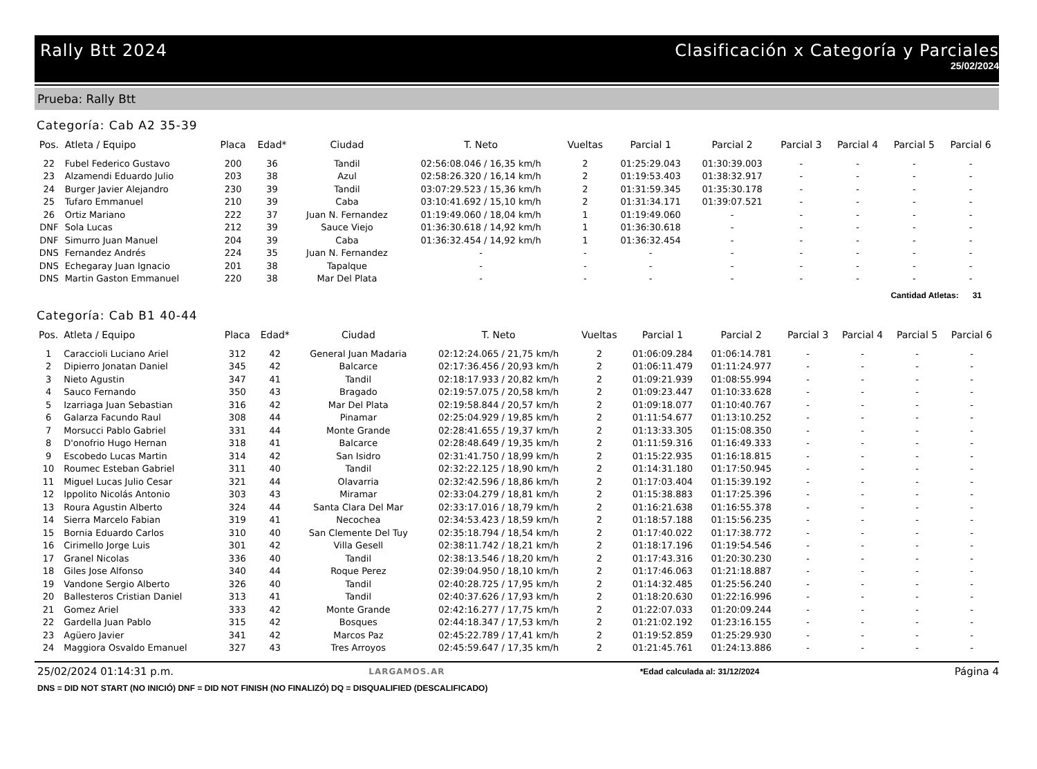Rally Btt 2024 Clasificación x Categoría y Parciales
25/02/2024
Prueba: Rally Btt
Categoría: Cab A2 35-39
| Pos. | Atleta / Equipo | Placa | Edad* | Ciudad | T. Neto | Vueltas | Parcial 1 | Parcial 2 | Parcial 3 | Parcial 4 | Parcial 5 | Parcial 6 |
| --- | --- | --- | --- | --- | --- | --- | --- | --- | --- | --- | --- | --- |
| 22 | Fubel Federico Gustavo | 200 | 36 | Tandil | 02:56:08.046 / 16,35 km/h | 2 | 01:25:29.043 | 01:30:39.003 | - | - | - | - |
| 23 | Alzamendi Eduardo Julio | 203 | 38 | Azul | 02:58:26.320 / 16,14 km/h | 2 | 01:19:53.403 | 01:38:32.917 | - | - | - | - |
| 24 | Burger Javier Alejandro | 230 | 39 | Tandil | 03:07:29.523 / 15,36 km/h | 2 | 01:31:59.345 | 01:35:30.178 | - | - | - | - |
| 25 | Tufaro Emmanuel | 210 | 39 | Caba | 03:10:41.692 / 15,10 km/h | 2 | 01:31:34.171 | 01:39:07.521 | - | - | - | - |
| 26 | Ortiz Mariano | 222 | 37 | Juan N. Fernandez | 01:19:49.060 / 18,04 km/h | 1 | 01:19:49.060 | - | - | - | - | - |
| DNF | Sola Lucas | 212 | 39 | Sauce Viejo | 01:36:30.618 / 14,92 km/h | 1 | 01:36:30.618 | - | - | - | - | - |
| DNF | Simurro Juan Manuel | 204 | 39 | Caba | 01:36:32.454 / 14,92 km/h | 1 | 01:36:32.454 | - | - | - | - | - |
| DNS | Fernandez Andrés | 224 | 35 | Juan N. Fernandez | - | - | - | - | - | - | - | - |
| DNS | Echegaray Juan Ignacio | 201 | 38 | Tapalque | - | - | - | - | - | - | - | - |
| DNS | Martin Gaston Emmanuel | 220 | 38 | Mar Del Plata | - | - | - | - | - | - | - | - |
Cantidad Atletas: 31
Categoría: Cab B1 40-44
| Pos. | Atleta / Equipo | Placa | Edad* | Ciudad | T. Neto | Vueltas | Parcial 1 | Parcial 2 | Parcial 3 | Parcial 4 | Parcial 5 | Parcial 6 |
| --- | --- | --- | --- | --- | --- | --- | --- | --- | --- | --- | --- | --- |
| 1 | Caraccioli Luciano Ariel | 312 | 42 | General Juan Madaria | 02:12:24.065 / 21,75 km/h | 2 | 01:06:09.284 | 01:06:14.781 | - | - | - | - |
| 2 | Dipierro Jonatan Daniel | 345 | 42 | Balcarce | 02:17:36.456 / 20,93 km/h | 2 | 01:06:11.479 | 01:11:24.977 | - | - | - | - |
| 3 | Nieto Agustin | 347 | 41 | Tandil | 02:18:17.933 / 20,82 km/h | 2 | 01:09:21.939 | 01:08:55.994 | - | - | - | - |
| 4 | Sauco Fernando | 350 | 43 | Bragado | 02:19:57.075 / 20,58 km/h | 2 | 01:09:23.447 | 01:10:33.628 | - | - | - | - |
| 5 | Izarriaga Juan Sebastian | 316 | 42 | Mar Del Plata | 02:19:58.844 / 20,57 km/h | 2 | 01:09:18.077 | 01:10:40.767 | - | - | - | - |
| 6 | Galarza Facundo Raul | 308 | 44 | Pinamar | 02:25:04.929 / 19,85 km/h | 2 | 01:11:54.677 | 01:13:10.252 | - | - | - | - |
| 7 | Morsucci Pablo Gabriel | 331 | 44 | Monte Grande | 02:28:41.655 / 19,37 km/h | 2 | 01:13:33.305 | 01:15:08.350 | - | - | - | - |
| 8 | D'onofrio Hugo Hernan | 318 | 41 | Balcarce | 02:28:48.649 / 19,35 km/h | 2 | 01:11:59.316 | 01:16:49.333 | - | - | - | - |
| 9 | Escobedo Lucas Martin | 314 | 42 | San Isidro | 02:31:41.750 / 18,99 km/h | 2 | 01:15:22.935 | 01:16:18.815 | - | - | - | - |
| 10 | Roumec Esteban Gabriel | 311 | 40 | Tandil | 02:32:22.125 / 18,90 km/h | 2 | 01:14:31.180 | 01:17:50.945 | - | - | - | - |
| 11 | Miguel Lucas Julio Cesar | 321 | 44 | Olavarria | 02:32:42.596 / 18,86 km/h | 2 | 01:17:03.404 | 01:15:39.192 | - | - | - | - |
| 12 | Ippolito Nicolás Antonio | 303 | 43 | Miramar | 02:33:04.279 / 18,81 km/h | 2 | 01:15:38.883 | 01:17:25.396 | - | - | - | - |
| 13 | Roura Agustin Alberto | 324 | 44 | Santa Clara Del Mar | 02:33:17.016 / 18,79 km/h | 2 | 01:16:21.638 | 01:16:55.378 | - | - | - | - |
| 14 | Sierra Marcelo Fabian | 319 | 41 | Necochea | 02:34:53.423 / 18,59 km/h | 2 | 01:18:57.188 | 01:15:56.235 | - | - | - | - |
| 15 | Bornia Eduardo Carlos | 310 | 40 | San Clemente Del Tuy | 02:35:18.794 / 18,54 km/h | 2 | 01:17:40.022 | 01:17:38.772 | - | - | - | - |
| 16 | Cirimello Jorge Luis | 301 | 42 | Villa Gesell | 02:38:11.742 / 18,21 km/h | 2 | 01:18:17.196 | 01:19:54.546 | - | - | - | - |
| 17 | Granel Nicolas | 336 | 40 | Tandil | 02:38:13.546 / 18,20 km/h | 2 | 01:17:43.316 | 01:20:30.230 | - | - | - | - |
| 18 | Giles Jose Alfonso | 340 | 44 | Roque Perez | 02:39:04.950 / 18,10 km/h | 2 | 01:17:46.063 | 01:21:18.887 | - | - | - | - |
| 19 | Vandone Sergio Alberto | 326 | 40 | Tandil | 02:40:28.725 / 17,95 km/h | 2 | 01:14:32.485 | 01:25:56.240 | - | - | - | - |
| 20 | Ballesteros Cristian Daniel | 313 | 41 | Tandil | 02:40:37.626 / 17,93 km/h | 2 | 01:18:20.630 | 01:22:16.996 | - | - | - | - |
| 21 | Gomez Ariel | 333 | 42 | Monte Grande | 02:42:16.277 / 17,75 km/h | 2 | 01:22:07.033 | 01:20:09.244 | - | - | - | - |
| 22 | Gardella Juan Pablo | 315 | 42 | Bosques | 02:44:18.347 / 17,53 km/h | 2 | 01:21:02.192 | 01:23:16.155 | - | - | - | - |
| 23 | Agüero Javier | 341 | 42 | Marcos Paz | 02:45:22.789 / 17,41 km/h | 2 | 01:19:52.859 | 01:25:29.930 | - | - | - | - |
| 24 | Maggiora Osvaldo Emanuel | 327 | 43 | Tres Arroyos | 02:45:59.647 / 17,35 km/h | 2 | 01:21:45.761 | 01:24:13.886 | - | - | - | - |
25/02/2024 01:14:31 p.m. LARGAMOS.AR *Edad calculada al: 31/12/2024 Página 4
DNS = DID NOT START (NO INICIÓ) DNF = DID NOT FINISH (NO FINALIZÓ) DQ = DISQUALIFIED (DESCALIFICADO)